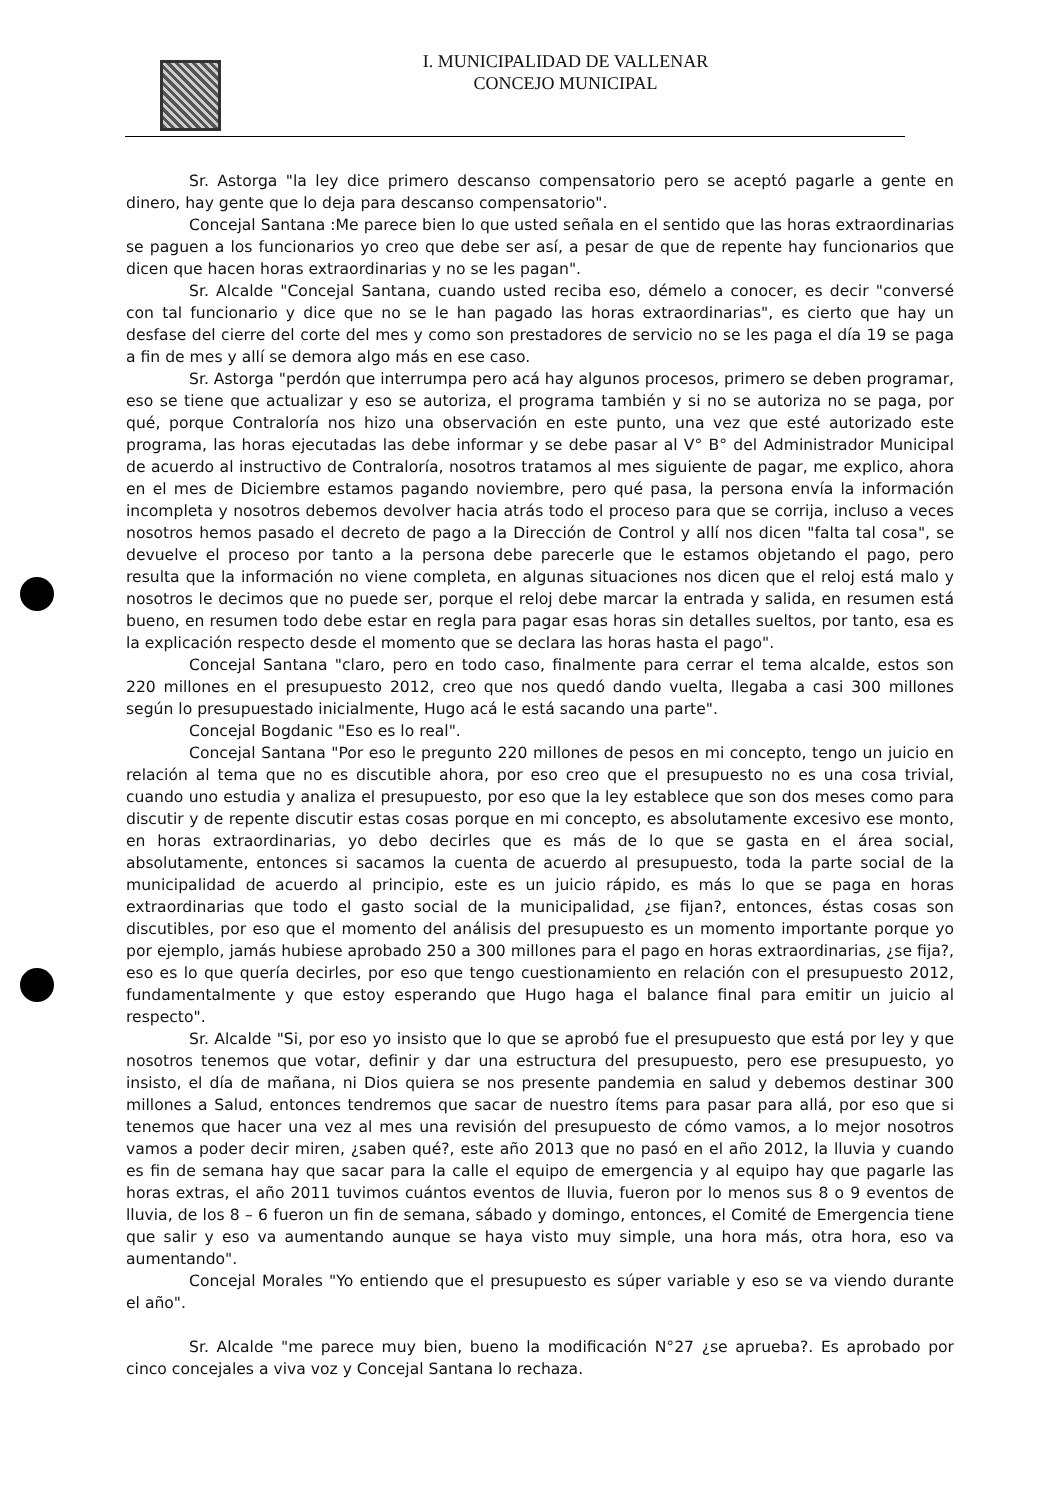I. MUNICIPALIDAD DE VALLENAR
CONCEJO MUNICIPAL
Sr. Astorga "la ley dice primero descanso compensatorio pero se aceptó pagarle a gente en dinero, hay gente que lo deja para descanso compensatorio".
Concejal Santana :Me parece bien lo que usted señala en el sentido que las horas extraordinarias se paguen a los funcionarios yo creo que debe ser así, a pesar de que de repente hay funcionarios que dicen que hacen horas extraordinarias y no se les pagan".
Sr. Alcalde "Concejal Santana, cuando usted reciba eso, démelo a conocer, es decir "conversé con tal funcionario y dice que no se le han pagado las horas extraordinarias", es cierto que hay un desfase del cierre del corte del mes y como son prestadores de servicio no se les paga el día 19 se paga a fin de mes y allí se demora algo más en ese caso.
Sr. Astorga "perdón que interrumpa pero acá hay algunos procesos, primero se deben programar, eso se tiene que actualizar y eso se autoriza, el programa también y si no se autoriza no se paga, por qué, porque Contraloría nos hizo una observación en este punto, una vez que esté autorizado este programa, las horas ejecutadas las debe informar y se debe pasar al V° B° del Administrador Municipal de acuerdo al instructivo de Contraloría, nosotros tratamos al mes siguiente de pagar, me explico, ahora en el mes de Diciembre estamos pagando noviembre, pero qué pasa, la persona envía la información incompleta y nosotros debemos devolver hacia atrás todo el proceso para que se corrija, incluso a veces nosotros hemos pasado el decreto de pago a la Dirección de Control y allí nos dicen "falta tal cosa", se devuelve el proceso por tanto a la persona debe parecerle que le estamos objetando el pago, pero resulta que la información no viene completa, en algunas situaciones nos dicen que el reloj está malo y nosotros le decimos que no puede ser, porque el reloj debe marcar la entrada y salida, en resumen está bueno, en resumen todo debe estar en regla para pagar esas horas sin detalles sueltos, por tanto, esa es la explicación respecto desde el momento que se declara las horas hasta el pago".
Concejal Santana "claro, pero en todo caso, finalmente para cerrar el tema alcalde, estos son 220 millones en el presupuesto 2012, creo que nos quedó dando vuelta, llegaba a casi 300 millones según lo presupuestado inicialmente, Hugo acá le está sacando una parte".
Concejal Bogdanic "Eso es lo real".
Concejal Santana "Por eso le pregunto 220 millones de pesos en mi concepto, tengo un juicio en relación al tema que no es discutible ahora, por eso creo que el presupuesto no es una cosa trivial, cuando uno estudia y analiza el presupuesto, por eso que la ley establece que son dos meses como para discutir y de repente discutir estas cosas porque en mi concepto, es absolutamente excesivo ese monto, en horas extraordinarias, yo debo decirles que es más de lo que se gasta en el área social, absolutamente, entonces si sacamos la cuenta de acuerdo al presupuesto, toda la parte social de la municipalidad de acuerdo al principio, este es un juicio rápido, es más lo que se paga en horas extraordinarias que todo el gasto social de la municipalidad, ¿se fijan?, entonces, éstas cosas son discutibles, por eso que el momento del análisis del presupuesto es un momento importante porque yo por ejemplo, jamás hubiese aprobado 250 a 300 millones para el pago en horas extraordinarias, ¿se fija?, eso es lo que quería decirles, por eso que tengo cuestionamiento en relación con el presupuesto 2012, fundamentalmente y que estoy esperando que Hugo haga el balance final para emitir un juicio al respecto".
Sr. Alcalde "Si, por eso yo insisto que lo que se aprobó fue el presupuesto que está por ley y que nosotros tenemos que votar, definir y dar una estructura del presupuesto, pero ese presupuesto, yo insisto, el día de mañana, ni Dios quiera se nos presente pandemia en salud y debemos destinar 300 millones a Salud, entonces tendremos que sacar de nuestro ítems para pasar para allá, por eso que si tenemos que hacer una vez al mes una revisión del presupuesto de cómo vamos, a lo mejor nosotros vamos a poder decir miren, ¿saben qué?, este año 2013 que no pasó en el año 2012, la lluvia y cuando es fin de semana hay que sacar para la calle el equipo de emergencia y al equipo hay que pagarle las horas extras, el año 2011 tuvimos cuántos eventos de lluvia, fueron por lo menos sus 8 o 9 eventos de lluvia, de los 8 – 6 fueron un fin de semana, sábado y domingo, entonces, el Comité de Emergencia tiene que salir y eso va aumentando aunque se haya visto muy simple, una hora más, otra hora, eso va aumentando".
Concejal Morales "Yo entiendo que el presupuesto es súper variable y eso se va viendo durante el año".
Sr. Alcalde "me parece muy bien, bueno la modificación N°27 ¿se aprueba?. Es aprobado por cinco concejales a viva voz y Concejal Santana lo rechaza.